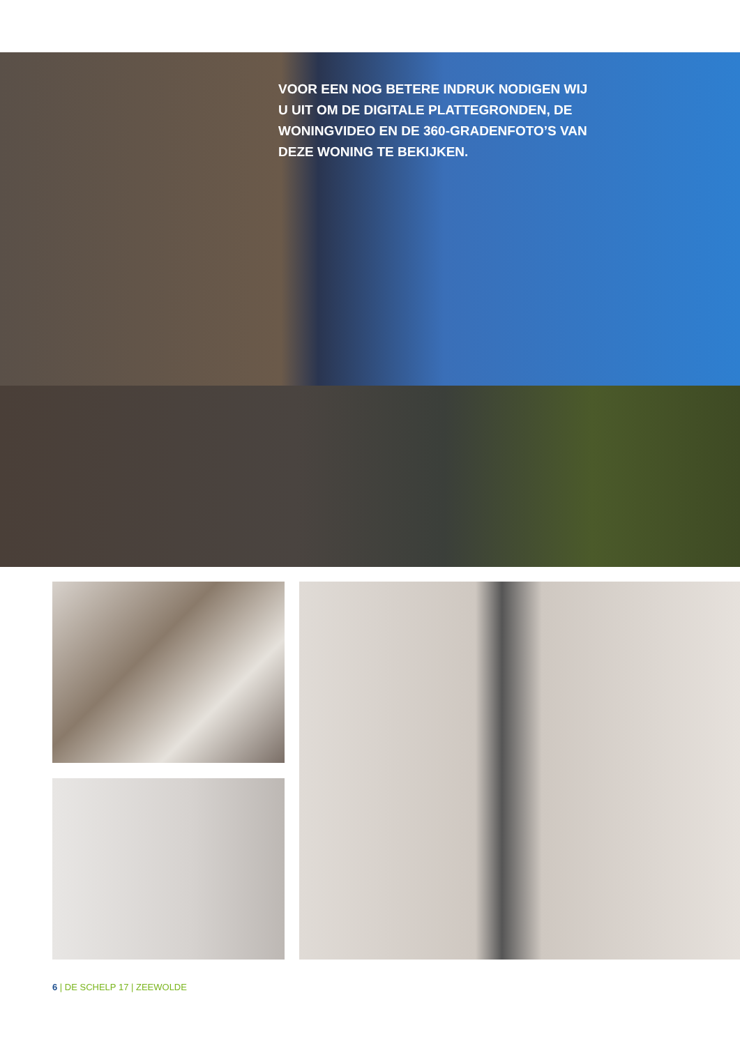VOOR EEN NOG BETERE INDRUK NODIGEN WIJ U UIT OM DE DIGITALE PLATTEGRONDEN, DE WONINGVIDEO EN DE 360-GRADENFOTO’S VAN DEZE WONING TE BEKIJKEN.
6 | DE SCHELP 17 | ZEEWOLDE